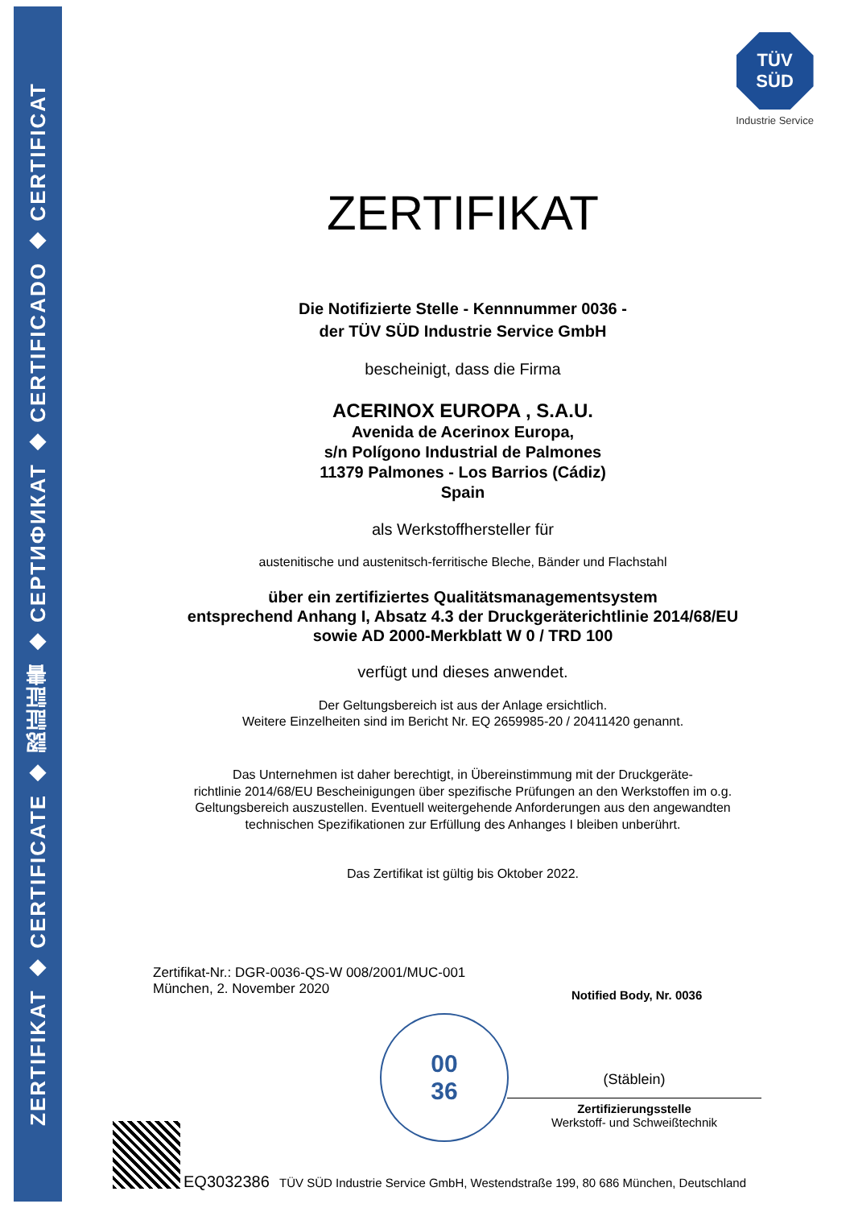ZERTIFIKAT ◆ CERTIFICATE ◆ 認証証書 ◆ СЕРТИФИКАТ ◆ CERTIFICADO ◆ CERTIFICAT
TÜV
SÜD
Industrie Service
ZERTIFIKAT
Die Notifizierte Stelle - Kennnummer 0036 -
der TÜV SÜD Industrie Service GmbH
bescheinigt, dass die Firma
ACERINOX EUROPA , S.A.U.
Avenida de Acerinox Europa,
s/n Polígono Industrial de Palmones
11379 Palmones - Los Barrios (Cádiz)
Spain
als Werkstoffhersteller für
austenitische und austenitsch-ferritische Bleche, Bänder und Flachstahl
über ein zertifiziertes Qualitätsmanagementsystem
entsprechend Anhang I, Absatz 4.3 der Druckgeräterichtlinie 2014/68/EU
sowie AD 2000-Merkblatt W 0 / TRD 100
verfügt und dieses anwendet.
Der Geltungsbereich ist aus der Anlage ersichtlich.
Weitere Einzelheiten sind im Bericht Nr. EQ 2659985-20 / 20411420 genannt.
Das Unternehmen ist daher berechtigt, in Übereinstimmung mit der Druckgeräte-
richtlinie 2014/68/EU Bescheinigungen über spezifische Prüfungen an den Werkstoffen im o.g.
Geltungsbereich auszustellen. Eventuell weitergehende Anforderungen aus den angewandten
technischen Spezifikationen zur Erfüllung des Anhanges I bleiben unberührt.
Das Zertifikat ist gültig bis Oktober 2022.
Zertifikat-Nr.: DGR-0036-QS-W 008/2001/MUC-001
München, 2. November 2020
Notified Body, Nr. 0036
00
36
(Stäblein)
Zertifizierungsstelle
Werkstoff- und Schweißtechnik
EQ3032386 TÜV SÜD Industrie Service GmbH, Westendstraße 199, 80 686 München, Deutschland